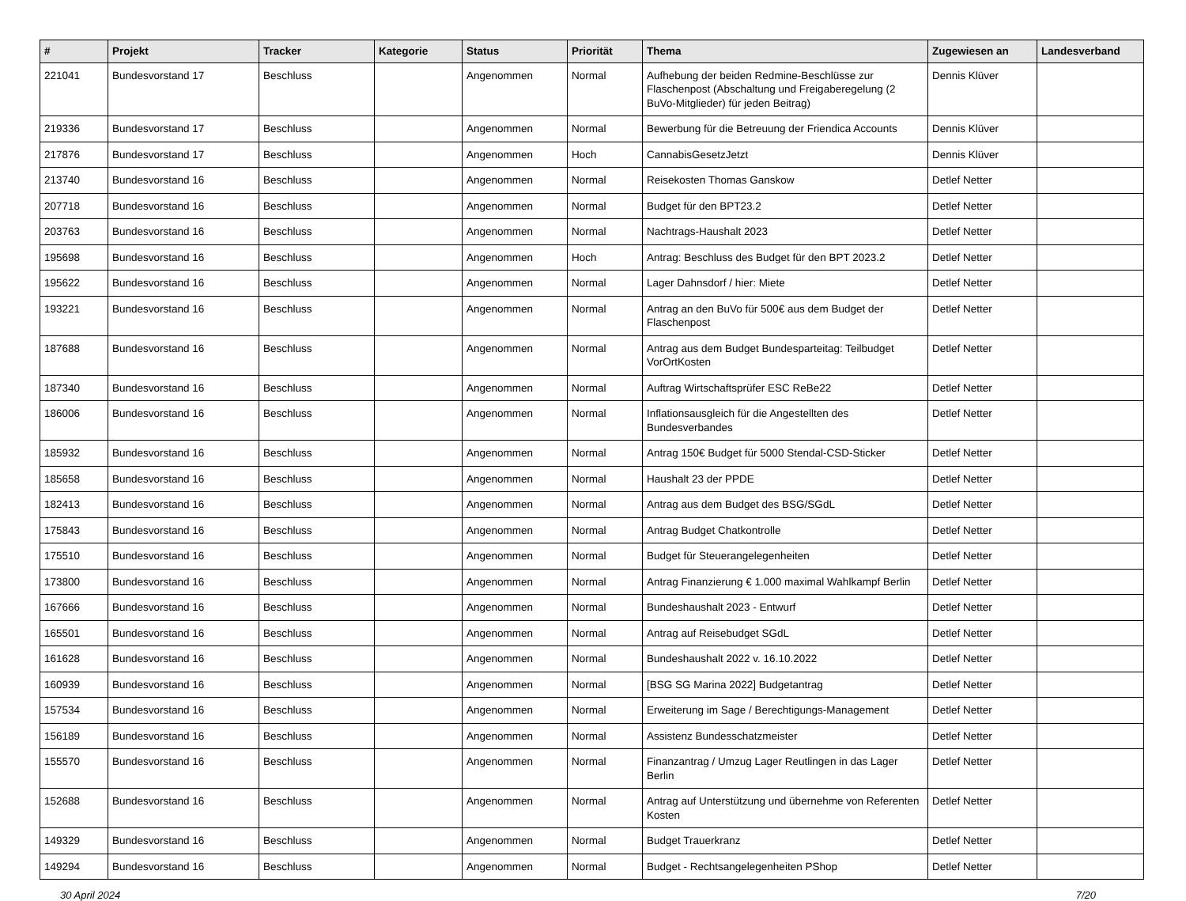| # | Projekt | Tracker | Kategorie | Status | Priorität | Thema | Zugewiesen an | Landesverband |
| --- | --- | --- | --- | --- | --- | --- | --- | --- |
| 221041 | Bundesvorstand 17 | Beschluss | | Angenommen | Normal | Aufhebung der beiden Redmine-Beschlüsse zur Flaschenpost (Abschaltung und Freigaberegelung (2 BuVo-Mitglieder) für jeden Beitrag) | Dennis Klüver | |
| 219336 | Bundesvorstand 17 | Beschluss | | Angenommen | Normal | Bewerbung für die Betreuung der Friendica Accounts | Dennis Klüver | |
| 217876 | Bundesvorstand 17 | Beschluss | | Angenommen | Hoch | CannabisGesetzJetzt | Dennis Klüver | |
| 213740 | Bundesvorstand 16 | Beschluss | | Angenommen | Normal | Reisekosten Thomas Ganskow | Detlef Netter | |
| 207718 | Bundesvorstand 16 | Beschluss | | Angenommen | Normal | Budget für den BPT23.2 | Detlef Netter | |
| 203763 | Bundesvorstand 16 | Beschluss | | Angenommen | Normal | Nachtrags-Haushalt 2023 | Detlef Netter | |
| 195698 | Bundesvorstand 16 | Beschluss | | Angenommen | Hoch | Antrag: Beschluss des Budget für den BPT 2023.2 | Detlef Netter | |
| 195622 | Bundesvorstand 16 | Beschluss | | Angenommen | Normal | Lager Dahnsdorf / hier: Miete | Detlef Netter | |
| 193221 | Bundesvorstand 16 | Beschluss | | Angenommen | Normal | Antrag an den BuVo für 500€ aus dem Budget der Flaschenpost | Detlef Netter | |
| 187688 | Bundesvorstand 16 | Beschluss | | Angenommen | Normal | Antrag aus dem Budget Bundesparteitag: Teilbudget VorOrtKosten | Detlef Netter | |
| 187340 | Bundesvorstand 16 | Beschluss | | Angenommen | Normal | Auftrag Wirtschaftsprüfer ESC ReBe22 | Detlef Netter | |
| 186006 | Bundesvorstand 16 | Beschluss | | Angenommen | Normal | Inflationsausgleich für die Angestellten des Bundesverbandes | Detlef Netter | |
| 185932 | Bundesvorstand 16 | Beschluss | | Angenommen | Normal | Antrag 150€ Budget für 5000 Stendal-CSD-Sticker | Detlef Netter | |
| 185658 | Bundesvorstand 16 | Beschluss | | Angenommen | Normal | Haushalt 23 der PPDE | Detlef Netter | |
| 182413 | Bundesvorstand 16 | Beschluss | | Angenommen | Normal | Antrag aus dem Budget des BSG/SGdL | Detlef Netter | |
| 175843 | Bundesvorstand 16 | Beschluss | | Angenommen | Normal | Antrag Budget Chatkontrolle | Detlef Netter | |
| 175510 | Bundesvorstand 16 | Beschluss | | Angenommen | Normal | Budget für Steuerangelegenheiten | Detlef Netter | |
| 173800 | Bundesvorstand 16 | Beschluss | | Angenommen | Normal | Antrag Finanzierung € 1.000 maximal Wahlkampf Berlin | Detlef Netter | |
| 167666 | Bundesvorstand 16 | Beschluss | | Angenommen | Normal | Bundeshaushalt 2023 - Entwurf | Detlef Netter | |
| 165501 | Bundesvorstand 16 | Beschluss | | Angenommen | Normal | Antrag auf Reisebudget SGdL | Detlef Netter | |
| 161628 | Bundesvorstand 16 | Beschluss | | Angenommen | Normal | Bundeshaushalt 2022 v. 16.10.2022 | Detlef Netter | |
| 160939 | Bundesvorstand 16 | Beschluss | | Angenommen | Normal | [BSG SG Marina 2022] Budgetantrag | Detlef Netter | |
| 157534 | Bundesvorstand 16 | Beschluss | | Angenommen | Normal | Erweiterung im Sage / Berechtigungs-Management | Detlef Netter | |
| 156189 | Bundesvorstand 16 | Beschluss | | Angenommen | Normal | Assistenz Bundesschatzmeister | Detlef Netter | |
| 155570 | Bundesvorstand 16 | Beschluss | | Angenommen | Normal | Finanzantrag / Umzug Lager Reutlingen in das Lager Berlin | Detlef Netter | |
| 152688 | Bundesvorstand 16 | Beschluss | | Angenommen | Normal | Antrag auf Unterstützung und übernehme von Referenten Kosten | Detlef Netter | |
| 149329 | Bundesvorstand 16 | Beschluss | | Angenommen | Normal | Budget Trauerkranz | Detlef Netter | |
| 149294 | Bundesvorstand 16 | Beschluss | | Angenommen | Normal | Budget - Rechtsangelegenheiten PShop | Detlef Netter | |
30 April 2024 7/20